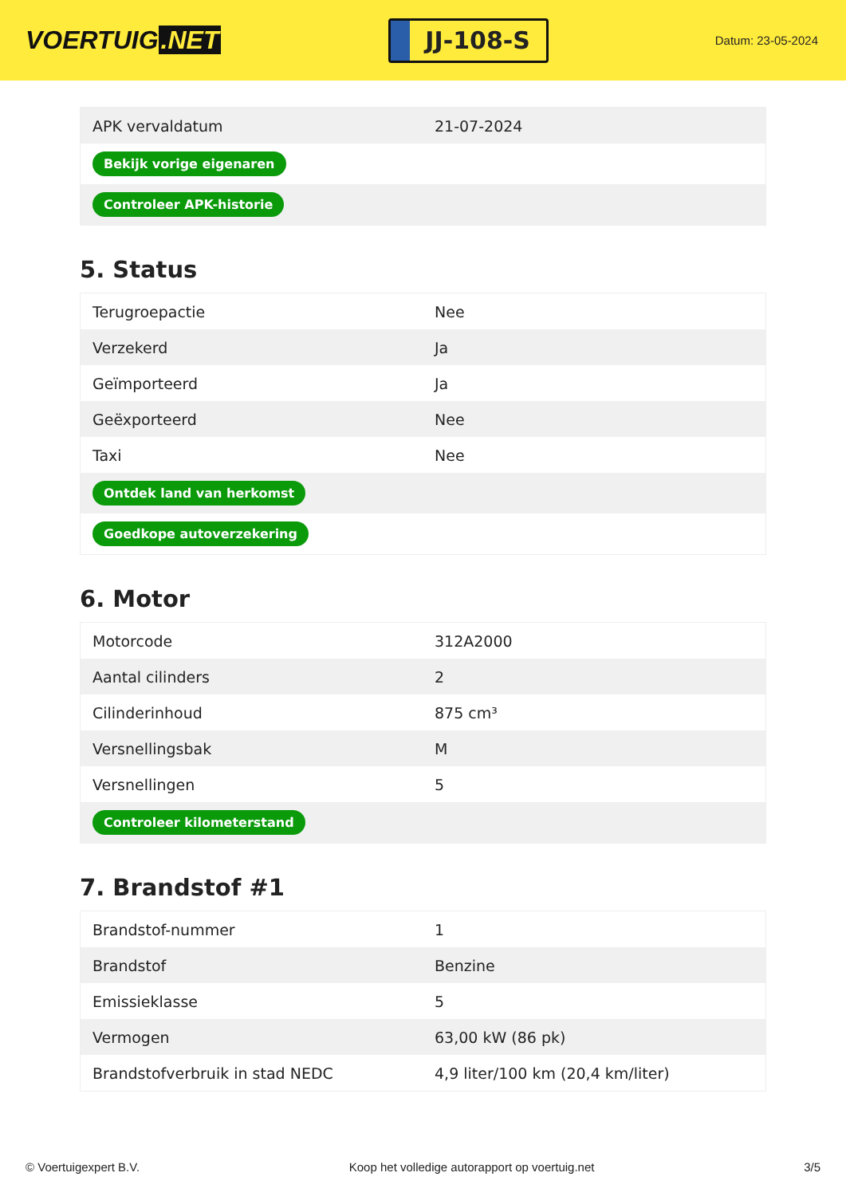VOERTUIG.NET
JJ-108-S
Datum: 23-05-2024
| APK vervaldatum | 21-07-2024 |
| Bekijk vorige eigenaren | |
| Controleer APK-historie | |
5. Status
| Terugroepactie | Nee |
| Verzekerd | Ja |
| Geïmporteerd | Ja |
| Geëxporteerd | Nee |
| Taxi | Nee |
| Ontdek land van herkomst | |
| Goedkope autoverzekering | |
6. Motor
| Motorcode | 312A2000 |
| Aantal cilinders | 2 |
| Cilinderinhoud | 875 cm³ |
| Versnellingsbak | M |
| Versnellingen | 5 |
| Controleer kilometerstand | |
7. Brandstof #1
| Brandstof-nummer | 1 |
| Brandstof | Benzine |
| Emissieklasse | 5 |
| Vermogen | 63,00 kW (86 pk) |
| Brandstofverbruik in stad NEDC | 4,9 liter/100 km (20,4 km/liter) |
© Voertuigexpert B.V. Koop het volledige autorapport op voertuig.net 3/5